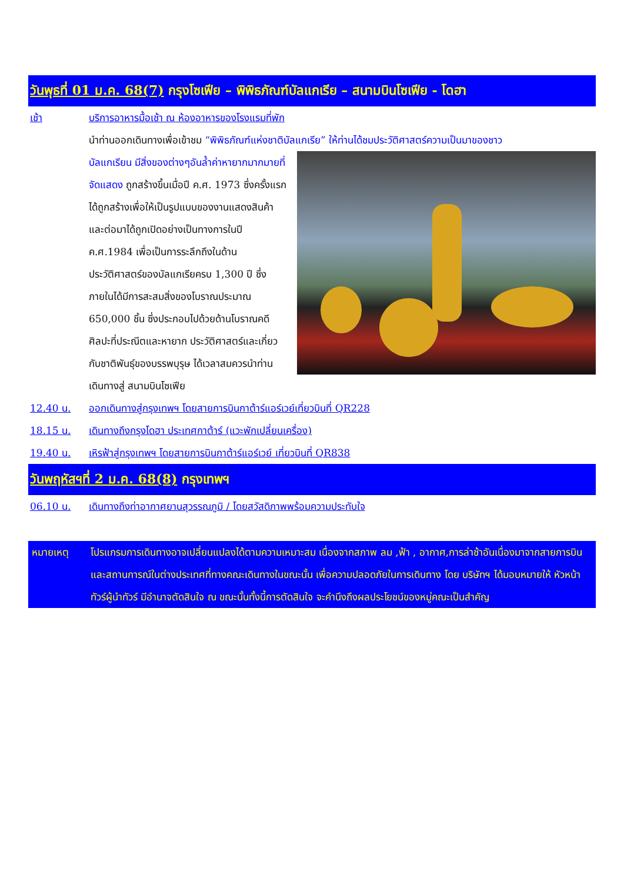วันพุธที่ 01 ม.ค. 68(7) กรุงโซเฟีย – พิพิธภัณฑ์บัลแกเรีย – สนามบินโซเฟีย - โดฮา
เช้า บริการอาหารมื้อเช้า ณ ห้องอาหารของโรงแรมที่พัก
นำท่านออกเดินทางเพื่อเข้าชม “พิพิธภัณฑ์แห่งชาติบัลแกเรีย” ให้ท่านได้ชมประวัติศาสตร์ความเป็นมาของชาว
บัลแกเรียน มีสิ่งของต่างๆอันล้ำค่าหายากมากมายที่จัดแสดง ถูกสร้างขึ้นเมื่อปี ค.ศ. 1973 ซึ่งครั้งแรกได้ถูกสร้างเพื่อให้เป็นรูปแบบของงานแสดงสินค้าและต่อมาได้ถูกเปิดอย่างเป็นทางการในปี ค.ศ.1984 เพื่อเป็นการระลึกถึงในด้านประวัติศาสตร์ของบัลแกเรียครบ 1,300 ปี ซึ่งภายในได้มีการสะสมสิ่งของโบราณประมาณ 650,000 ชิ้น ซึ่งประกอบไปด้วยด้านโบราณคดี ศิลปะที่ประณีตและหายาก ประวัติศาสตร์และเกี่ยวกับชาติพันธุ์ของบรรพบุรุษ ได้เวลาสมควรนำท่านเดินทางสู่ สนามบินโซเฟีย
12.40 น. ออกเดินทางสู่กรุงเทพฯ โดยสายการบินกาต้าร์แอร์เวย์เที่ยวบินที่ QR228
18.15 น. เดินทางถึงกรุงโดฮา ประเทศกาต้าร์ (แวะพักเปลี่ยนเครื่อง)
19.40 น. เหิรฟ้าสู่กรุงเทพฯ โดยสายการบินกาต้าร์แอร์เวย์ เที่ยวบินที่ QR838
วันพฤหัสฯที่ 2 ม.ค. 68(8) กรุงเทพฯ
06.10 น. เดินทางถึงท่าอากาศยานสุวรรณภูมิ / โดยสวัสดิภาพพร้อมความประทับใจ
หมายเหตุ โปรแกรมการเดินทางอาจเปลี่ยนแปลงได้ตามความเหมาะสม เนื่องจากสภาพ ลม ,ฟ้า , อากาศ,การล่าช้าอันเนื่องมาจากสายการบิน และสถานการณ์ในต่างประเทศที่ทางคณะเดินทางในขณะนั้น เพื่อความปลอดภัยในการเดินทาง โดย บริษัทฯ ได้มอบหมายให้ หัวหน้าทัวร์ผู้นำทัวร์ มีอำนาจตัดสินใจ ณ ขณะนั้นทั้งนี้การตัดสินใจ จะคำนึงถึงผลประโยชน์ของหมู่คณะเป็นสำคัญ